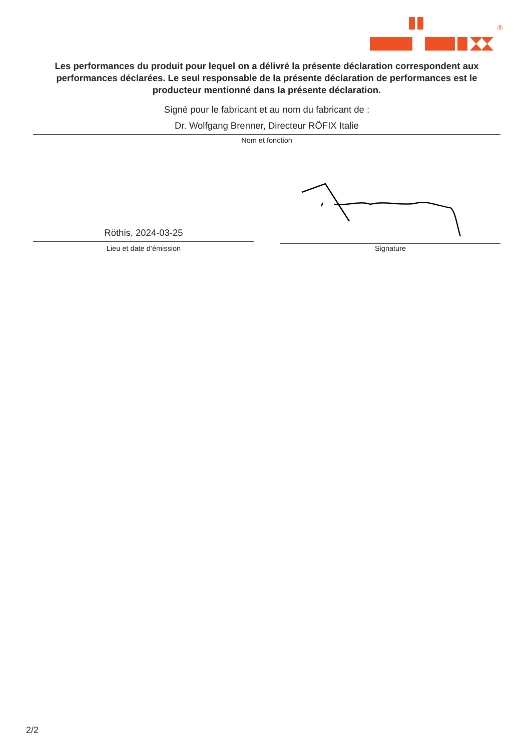®
Les performances du produit pour lequel on a délivré la présente déclaration correspondent aux performances déclarées. Le seul responsable de la présente déclaration de performances est le producteur mentionné dans la présente déclaration.
Signé pour le fabricant et au nom du fabricant de :
Dr. Wolfgang Brenner, Directeur RÖFIX Italie
Nom et fonction
Röthis, 2024-03-25
Lieu et date d’émission Signature
2/2